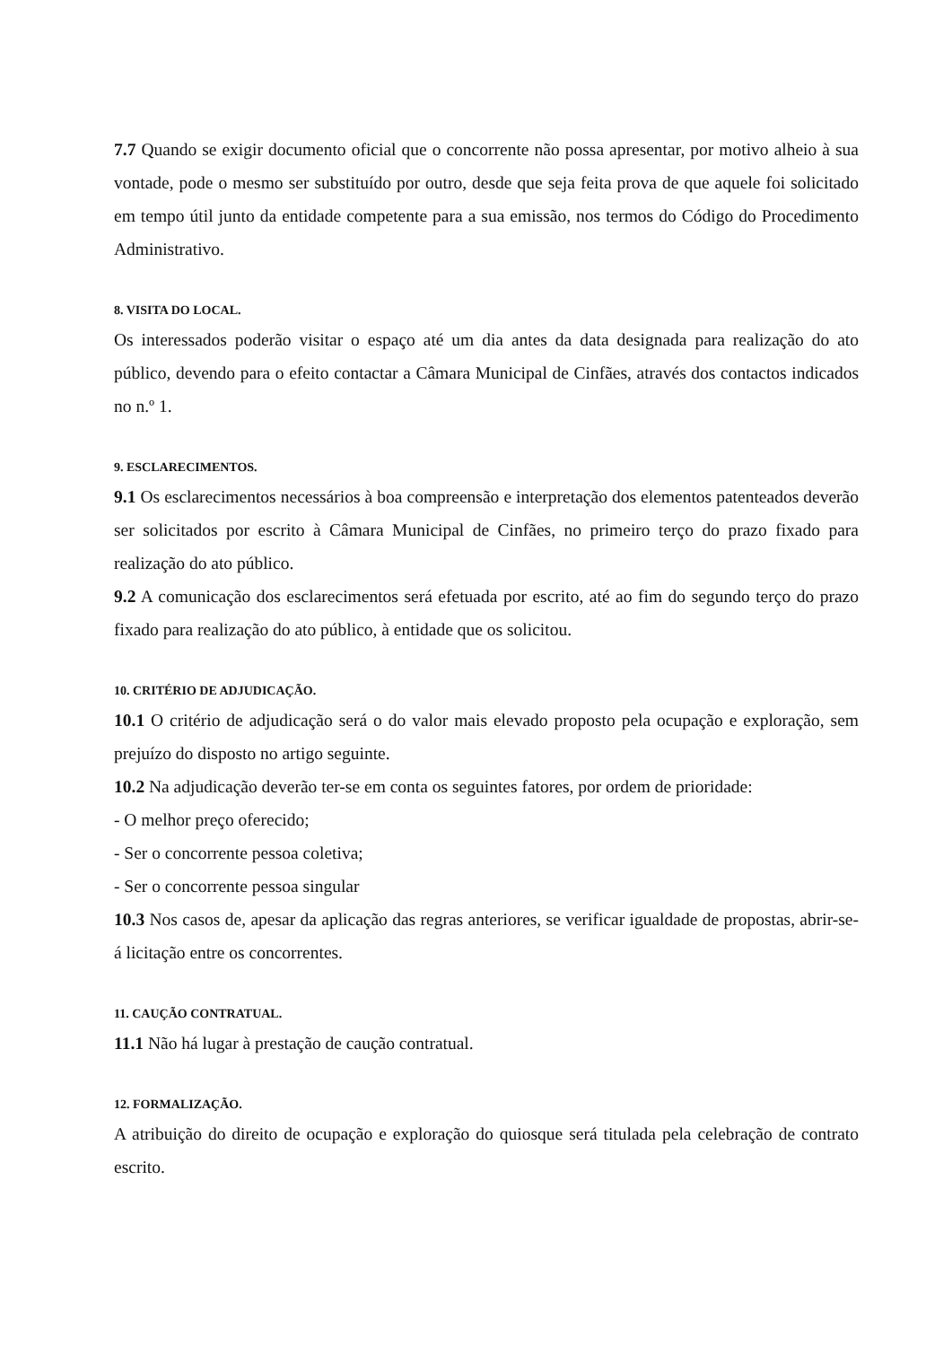7.7 Quando se exigir documento oficial que o concorrente não possa apresentar, por motivo alheio à sua vontade, pode o mesmo ser substituído por outro, desde que seja feita prova de que aquele foi solicitado em tempo útil junto da entidade competente para a sua emissão, nos termos do Código do Procedimento Administrativo.
8. VISITA DO LOCAL.
Os interessados poderão visitar o espaço até um dia antes da data designada para realização do ato público, devendo para o efeito contactar a Câmara Municipal de Cinfães, através dos contactos indicados no n.º 1.
9. ESCLARECIMENTOS.
9.1 Os esclarecimentos necessários à boa compreensão e interpretação dos elementos patenteados deverão ser solicitados por escrito à Câmara Municipal de Cinfães, no primeiro terço do prazo fixado para realização do ato público.
9.2 A comunicação dos esclarecimentos será efetuada por escrito, até ao fim do segundo terço do prazo fixado para realização do ato público, à entidade que os solicitou.
10. CRITÉRIO DE ADJUDICAÇÃO.
10.1 O critério de adjudicação será o do valor mais elevado proposto pela ocupação e exploração, sem prejuízo do disposto no artigo seguinte.
10.2 Na adjudicação deverão ter-se em conta os seguintes fatores, por ordem de prioridade:
- O melhor preço oferecido;
- Ser o concorrente pessoa coletiva;
- Ser o concorrente pessoa singular
10.3 Nos casos de, apesar da aplicação das regras anteriores, se verificar igualdade de propostas, abrir-se-á licitação entre os concorrentes.
11. CAUÇÃO CONTRATUAL.
11.1 Não há lugar à prestação de caução contratual.
12. FORMALIZAÇÃO.
A atribuição do direito de ocupação e exploração do quiosque será titulada pela celebração de contrato escrito.